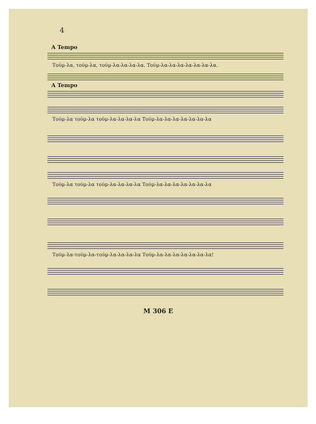4
A Tempo
Τούμ-λα, τούμ-λα, τούμ-λα-λα-λα-λα. Τούμ-λα-λα-λα-λα-λα-λα-λα.
A Tempo
Τούμ-λα τούμ-λα τούμ-λα-λα-λα-λα Τούμ-λα-λα-λα-λα-λα-λα-λα
Τούμ-λα τούμ-λα τούμ-λα-λα-λα-λα Τούμ-λα-λα-λα-λα-λα-λα-λα
Τούμ-λα-τούμ-λα-τούμ-λα-λα-λα-λα Τούμ-λα-λα-λα-λα-λα-λα-λα!
M 306 E